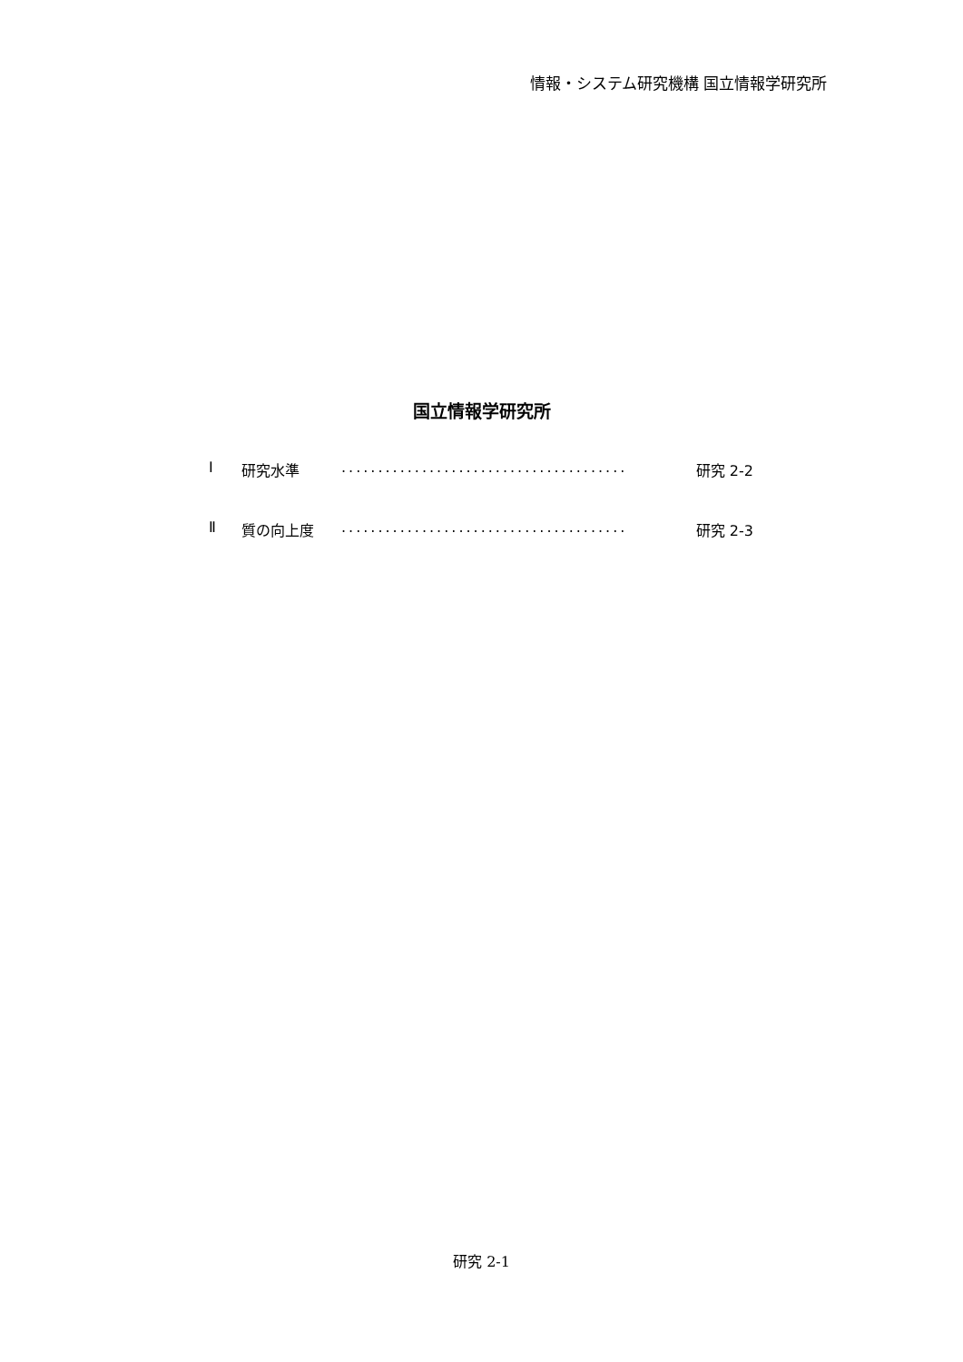情報・システム研究機構 国立情報学研究所
国立情報学研究所
Ⅰ 研究水準....................................... 研究 2-2
Ⅱ 質の向上度....................................... 研究 2-3
研究 2-1